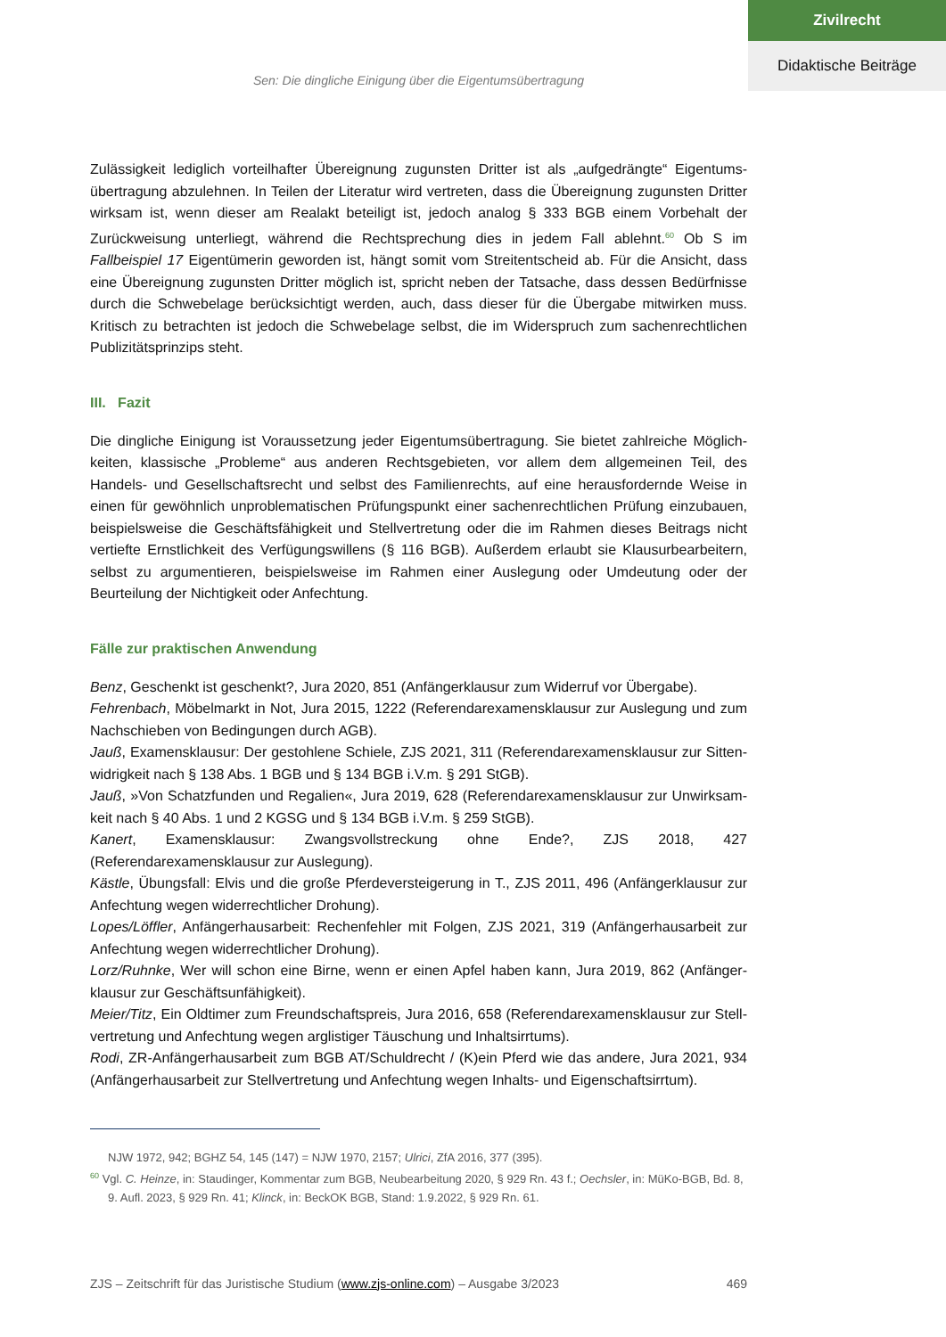Zivilrecht
Didaktische Beiträge
Sen: Die dingliche Einigung über die Eigentumsübertragung
Zulässigkeit lediglich vorteilhafter Übereignung zugunsten Dritter ist als „aufgedrängte“ Eigentums­übertragung abzulehnen. In Teilen der Literatur wird vertreten, dass die Übereignung zugunsten Dritter wirksam ist, wenn dieser am Realakt beteiligt ist, jedoch analog § 333 BGB einem Vorbehalt der Zurückweisung unterliegt, während die Rechtsprechung dies in jedem Fall ablehnt.<sup>60</sup> Ob S im Fallbeispiel 17 Eigentümerin geworden ist, hängt somit vom Streitentscheid ab. Für die Ansicht, dass eine Übereignung zugunsten Dritter möglich ist, spricht neben der Tatsache, dass dessen Bedürf­nisse durch die Schwebelage berücksichtigt werden, auch, dass dieser für die Übergabe mitwirken muss. Kritisch zu betrachten ist jedoch die Schwebelage selbst, die im Widerspruch zum sachen­rechtlichen Publizitätsprinzips steht.
III. Fazit
Die dingliche Einigung ist Voraussetzung jeder Eigentumsübertragung. Sie bietet zahlreiche Möglich­keiten, klassische „Probleme“ aus anderen Rechtsgebieten, vor allem dem allgemeinen Teil, des Handels- und Gesellschaftsrecht und selbst des Familienrechts, auf eine herausfordernde Weise in einen für gewöhnlich unproblematischen Prüfungspunkt einer sachenrechtlichen Prüfung einzu­bauen, beispielsweise die Geschäftsfähigkeit und Stellvertretung oder die im Rahmen dieses Bei­trags nicht vertiefte Ernstlichkeit des Verfügungswillens (§ 116 BGB). Außerdem erlaubt sie Klausur­bearbeitern, selbst zu argumentieren, beispielsweise im Rahmen einer Auslegung oder Umdeutung oder der Beurteilung der Nichtigkeit oder Anfechtung.
Fälle zur praktischen Anwendung
Benz, Geschenkt ist geschenkt?, Jura 2020, 851 (Anfängerklausur zum Widerruf vor Übergabe).
Fehrenbach, Möbelmarkt in Not, Jura 2015, 1222 (Referendarexamensklausur zur Auslegung und zum Nachschieben von Bedingungen durch AGB).
Jauß, Examensklausur: Der gestohlene Schiele, ZJS 2021, 311 (Referendarexamensklausur zur Sitten­widrigkeit nach § 138 Abs. 1 BGB und § 134 BGB i.V.m. § 291 StGB).
Jauß, »Von Schatzfunden und Regalien«, Jura 2019, 628 (Referendarexamensklausur zur Unwirksam­keit nach § 40 Abs. 1 und 2 KGSG und § 134 BGB i.V.m. § 259 StGB).
Kanert, Examensklausur: Zwangsvollstreckung ohne Ende?, ZJS 2018, 427 (Referendarexamensklausur zur Auslegung).
Kästle, Übungsfall: Elvis und die große Pferdeversteigerung in T., ZJS 2011, 496 (Anfängerklausur zur Anfechtung wegen widerrechtlicher Drohung).
Lopes/Löffler, Anfängerhausarbeit: Rechenfehler mit Folgen, ZJS 2021, 319 (Anfängerhausarbeit zur Anfechtung wegen widerrechtlicher Drohung).
Lorz/Ruhnke, Wer will schon eine Birne, wenn er einen Apfel haben kann, Jura 2019, 862 (Anfänger­klausur zur Geschäftsunfähigkeit).
Meier/Titz, Ein Oldtimer zum Freundschaftspreis, Jura 2016, 658 (Referendarexamensklausur zur Stell­vertretung und Anfechtung wegen arglistiger Täuschung und Inhaltsirrtums).
Rodi, ZR-Anfängerhausarbeit zum BGB AT/Schuldrecht / (K)ein Pferd wie das andere, Jura 2021, 934 (Anfängerhausarbeit zur Stellvertretung und Anfechtung wegen Inhalts- und Eigenschaftsirrtum).
NJW 1972, 942; BGHZ 54, 145 (147) = NJW 1970, 2157; Ulrici, ZfA 2016, 377 (395).
<sup>60</sup> Vgl. C. Heinze, in: Staudinger, Kommentar zum BGB, Neubearbeitung 2020, § 929 Rn. 43 f.; Oechsler, in: MüKo-BGB, Bd. 8, 9. Aufl. 2023, § 929 Rn. 41; Klinck, in: BeckOK BGB, Stand: 1.9.2022, § 929 Rn. 61.
ZJS – Zeitschrift für das Juristische Studium (www.zjs-online.com) – Ausgabe 3/2023 469